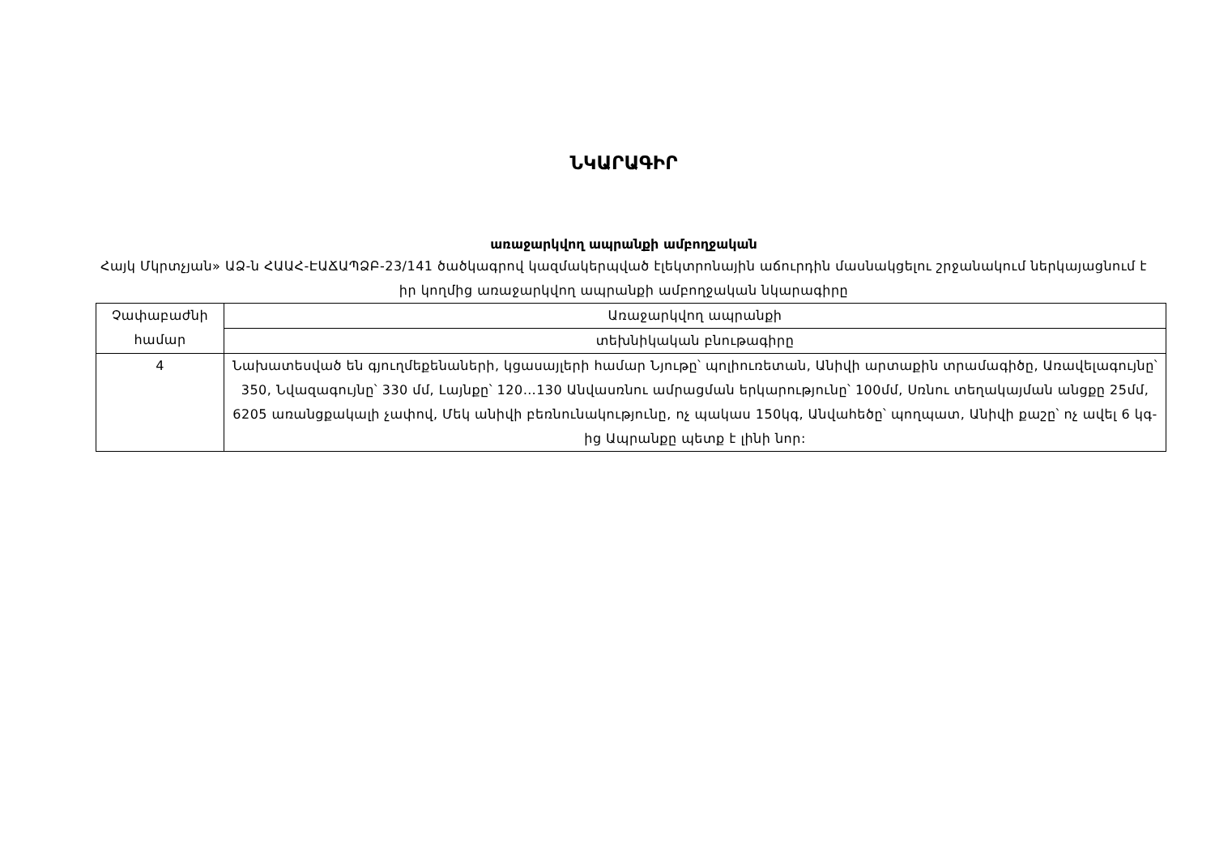ՆԿԱՐԱԳԻՐ
առաջարկվող ապրանքի ամբողջական
Հայկ Մկրտչյան» ԱՁ-ն ՀԱԱՀ-ԷԱՃԱՊՁԲ-23/141 ծածկագրով կազմակերպված էլեկտրոնային աճուրդին մասնակցելու շրջանակում ներկայացնում է իր կողմից առաջարկվող ապրանքի ամբողջական նկարագիրը
| Չափաբաժնի համար | Առաջարկվող ապրանքի |
| | տեխնիկական բնութագիրը |
| 4 | Նախատեսված են գյուղմեքենաների, կցասայլերի համար Նյութը՝ պոլիուռետան, Անիվի արտաքին տրամագիծը, Առավելագույնը՝ 350, Նվազագույնը՝ 330 մմ, Լայնքը՝ 120…130 Անվասռնու ամրացման երկարությունը՝ 100մմ, Սռնու տեղակայման անցքը 25մմ, 6205 առանցքակալի չափով, Մեկ անիվի բեռնունակությունը, ոչ պակաս 150կգ, Անվահեծը՝ պողպատ, Անիվի քաշը՝ ոչ ավել 6 կգ-ից Ապրանքը պետք է լինի նոր: |